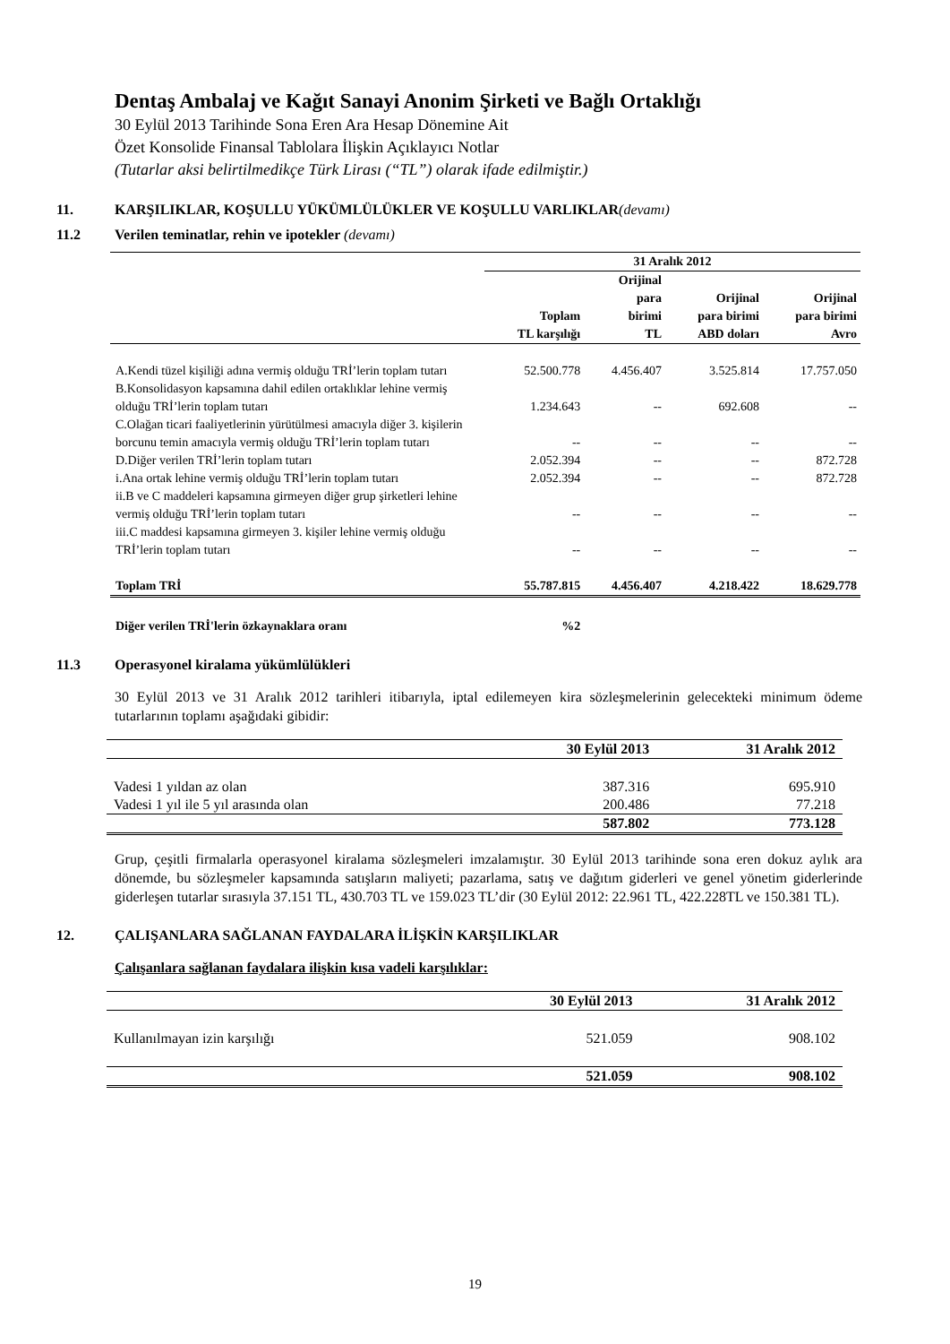Dentaş Ambalaj ve Kağıt Sanayi Anonim Şirketi ve Bağlı Ortaklığı
30 Eylül 2013 Tarihinde Sona Eren Ara Hesap Dönemine Ait
Özet Konsolide Finansal Tablolara İlişkin Açıklayıcı Notlar
(Tutarlar aksi belirtilmedikçe Türk Lirası (“TL”) olarak ifade edilmiştir.)
11. KARŞILIKLAR, KOŞULLU YÜKÜMLÜLÜKLER VE KOŞULLU VARLIKLAR(devamı)
11.2 Verilen teminatlar, rehin ve ipotekler (devamı)
| | 31 Aralık 2012 | | | |
| --- | --- | --- | --- | --- |
| | Toplam | Orijinal para birimi | Orijinal para birimi | Orijinal para birimi |
| | TL karşılığı | TL | ABD doları | Avro |
| A.Kendi tüzel kişiliği adına vermiş olduğu TRİ’lerin toplam tutarı | 52.500.778 | 4.456.407 | 3.525.814 | 17.757.050 |
| B.Konsolidasyon kapsamına dahil edilen ortaklıklar lehine vermiş olduğu TRİ’lerin toplam tutarı | 1.234.643 | -- | 692.608 | -- |
| C.Olağan ticari faaliyetlerinin yürütülmesi amacıyla diğer 3. kişilerin borcunu temin amacıyla vermiş olduğu TRİ’lerin toplam tutarı | -- | -- | -- | -- |
| D.Diğer verilen TRİ’lerin toplam tutarı | 2.052.394 | -- | -- | 872.728 |
| i.Ana ortak lehine vermiş olduğu TRİ’lerin toplam tutarı | 2.052.394 | -- | -- | 872.728 |
| ii.B ve C maddeleri kapsamına girmeyen diğer grup şirketleri lehine vermiş olduğu TRİ’lerin toplam tutarı | -- | -- | -- | -- |
| iii.C maddesi kapsamına girmeyen 3. kişiler lehine vermiş olduğu TRİ’lerin toplam tutarı | -- | -- | -- | -- |
| Toplam TRİ | 55.787.815 | 4.456.407 | 4.218.422 | 18.629.778 |
| Diğer verilen TRİ'lerin özkaynaklara oranı | %2 | | | |
11.3 Operasyonel kiralama yükümlülükleri
30 Eylül 2013 ve 31 Aralık 2012 tarihleri itibarıyla, iptal edilemeyen kira sözleşmelerinin gelecekteki minimum ödeme tutarlarının toplamı aşağıdaki gibidir:
| | 30 Eylül 2013 | 31 Aralık 2012 |
| --- | --- | --- |
| Vadesi 1 yıldan az olan | 387.316 | 695.910 |
| Vadesi 1 yıl ile 5 yıl arasında olan | 200.486 | 77.218 |
| | 587.802 | 773.128 |
Grup, çeşitli firmalarla operasyonel kiralama sözleşmeleri imzalamıştır. 30 Eylül 2013 tarihinde sona eren dokuz aylık ara dönemde, bu sözleşmeler kapsamında satışların maliyeti; pazarlama, satış ve dağıtım giderleri ve genel yönetim giderlerinde giderleşen tutarlar sırasıyla 37.151 TL, 430.703 TL ve 159.023 TL’dir (30 Eylül 2012: 22.961 TL, 422.228TL ve 150.381 TL).
12. ÇALIŞANLARA SAĞLANAN FAYDALARA İLİŞKİN KARŞILIKLAR
Çalışanlara sağlanan faydalara ilişkin kısa vadeli karşılıklar:
| | 30 Eylül 2013 | 31 Aralık 2012 |
| --- | --- | --- |
| Kullanılmayan izin karşılığı | 521.059 | 908.102 |
| | 521.059 | 908.102 |
19